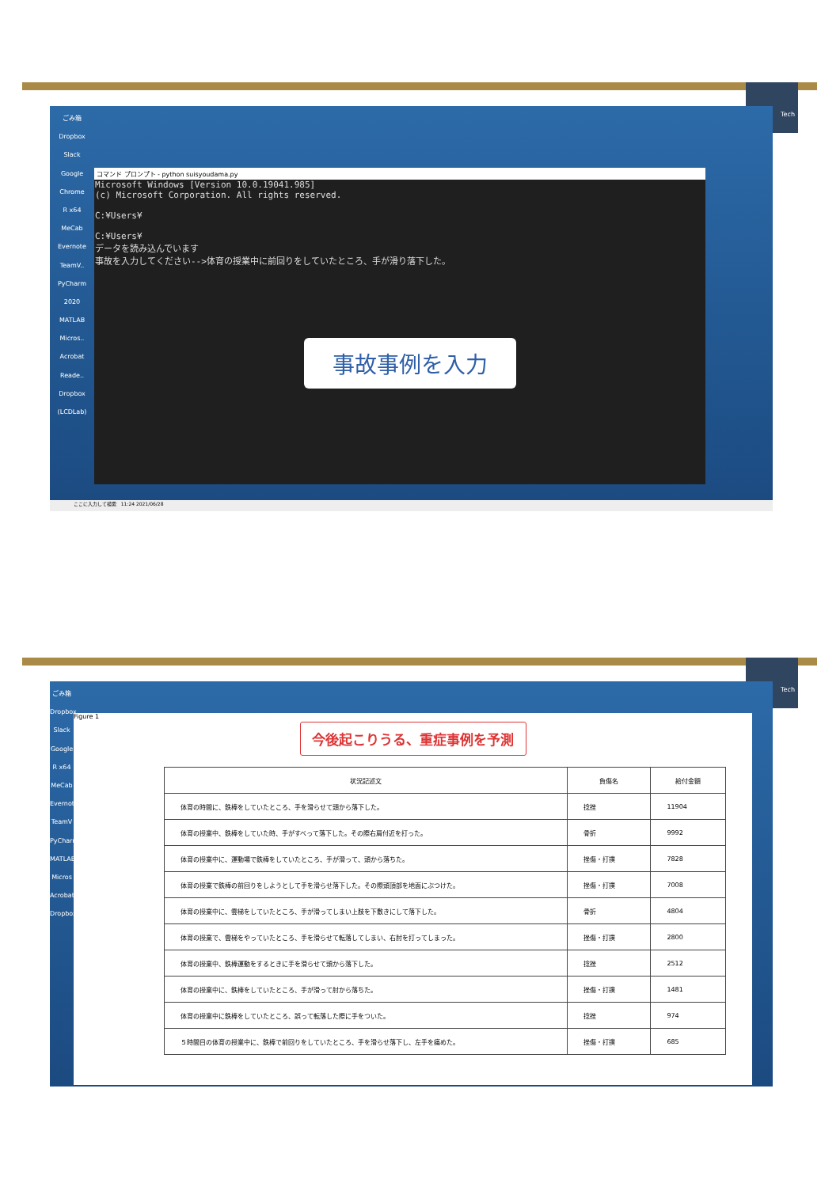Tech
ごみ箱
Dropbox
Slack
Google Chrome
R x64
MeCab
Evernote
TeamV..
PyCharm 2020
MATLAB
Micros..
Acrobat Reade..
Dropbox (LCDLab)
コマンド プロンプト - python suisyoudama.py
Microsoft Windows [Version 10.0.19041.985] (c) Microsoft Corporation. All rights reserved. C:¥Users¥ C:¥Users¥ データを読み込んでいます 事故を入力してください-->体育の授業中に前回りをしていたところ、手が滑り落下した。
事故事例を入力
ここに入力して検索 11:24 2021/06/28
Tech
ごみ箱
Dropbox
Slack
Google
R x64
MeCab
Evernote
TeamV
PyCharm
MATLAB
Micros
Acrobat
Dropbox
Figure 1
今後起こりうる、重症事例を予測
| 状況記述文 | 負傷名 | 給付金額 |
| --- | --- | --- |
| 体育の時間に、鉄棒をしていたところ、手を滑らせて頭から落下した。 | 捻挫 | 11904 |
| 体育の授業中、鉄棒をしていた時、手がすべって落下した。その際右肩付近を打った。 | 骨折 | 9992 |
| 体育の授業中に、運動場で鉄棒をしていたところ、手が滑って、頭から落ちた。 | 挫傷・打撲 | 7828 |
| 体育の授業で鉄棒の前回りをしようとして手を滑らせ落下した。その際頭頂部を地面にぶつけた。 | 挫傷・打撲 | 7008 |
| 体育の授業中に、雲梯をしていたところ、手が滑ってしまい上肢を下敷きにして落下した。 | 骨折 | 4804 |
| 体育の授業で、雲梯をやっていたところ、手を滑らせて転落してしまい、右肘を打ってしまった。 | 挫傷・打撲 | 2800 |
| 体育の授業中、鉄棒運動をするときに手を滑らせて頭から落下した。 | 捻挫 | 2512 |
| 体育の授業中に、鉄棒をしていたところ、手が滑って肘から落ちた。 | 挫傷・打撲 | 1481 |
| 体育の授業中に鉄棒をしていたところ、誤って転落した際に手をついた。 | 捻挫 | 974 |
| ５時間目の体育の授業中に、鉄棒で前回りをしていたところ、手を滑らせ落下し、左手を痛めた。 | 挫傷・打撲 | 685 |